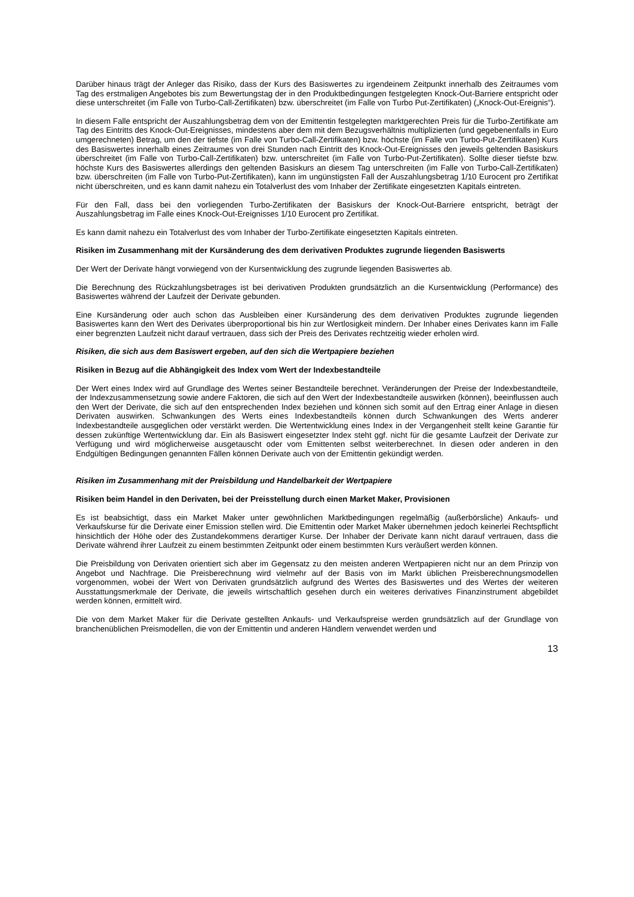Darüber hinaus trägt der Anleger das Risiko, dass der Kurs des Basiswertes zu irgendeinem Zeitpunkt innerhalb des Zeitraumes vom Tag des erstmaligen Angebotes bis zum Bewertungstag der in den Produktbedingungen festgelegten Knock-Out-Barriere entspricht oder diese unterschreitet (im Falle von Turbo-Call-Zertifikaten) bzw. überschreitet (im Falle von Turbo Put-Zertifikaten) („Knock-Out-Ereignis“).
In diesem Falle entspricht der Auszahlungsbetrag dem von der Emittentin festgelegten marktgerechten Preis für die Turbo-Zertifikate am Tag des Eintritts des Knock-Out-Ereignisses, mindestens aber dem mit dem Bezugsverhältnis multiplizierten (und gegebenenfalls in Euro umgerechneten) Betrag, um den der tiefste (im Falle von Turbo-Call-Zertifikaten) bzw. höchste (im Falle von Turbo-Put-Zertifikaten) Kurs des Basiswertes innerhalb eines Zeitraumes von drei Stunden nach Eintritt des Knock-Out-Ereignisses den jeweils geltenden Basiskurs überschreitet (im Falle von Turbo-Call-Zertifikaten) bzw. unterschreitet (im Falle von Turbo-Put-Zertifikaten). Sollte dieser tiefste bzw. höchste Kurs des Basiswertes allerdings den geltenden Basiskurs an diesem Tag unterschreiten (im Falle von Turbo-Call-Zertifikaten) bzw. überschreiten (im Falle von Turbo-Put-Zertifikaten), kann im ungünstigsten Fall der Auszahlungsbetrag 1/10 Eurocent pro Zertifikat nicht überschreiten, und es kann damit nahezu ein Totalverlust des vom Inhaber der Zertifikate eingesetzten Kapitals eintreten.
Für den Fall, dass bei den vorliegenden Turbo-Zertifikaten der Basiskurs der Knock-Out-Barriere entspricht, beträgt der Auszahlungsbetrag im Falle eines Knock-Out-Ereignisses 1/10 Eurocent pro Zertifikat.
Es kann damit nahezu ein Totalverlust des vom Inhaber der Turbo-Zertifikate eingesetzten Kapitals eintreten.
Risiken im Zusammenhang mit der Kursänderung des dem derivativen Produktes zugrunde liegenden Basiswerts
Der Wert der Derivate hängt vorwiegend von der Kursentwicklung des zugrunde liegenden Basiswertes ab.
Die Berechnung des Rückzahlungsbetrages ist bei derivativen Produkten grundsätzlich an die Kursentwicklung (Performance) des Basiswertes während der Laufzeit der Derivate gebunden.
Eine Kursänderung oder auch schon das Ausbleiben einer Kursänderung des dem derivativen Produktes zugrunde liegenden Basiswertes kann den Wert des Derivates überproportional bis hin zur Wertlosigkeit mindern. Der Inhaber eines Derivates kann im Falle einer begrenzten Laufzeit nicht darauf vertrauen, dass sich der Preis des Derivates rechtzeitig wieder erholen wird.
Risiken, die sich aus dem Basiswert ergeben, auf den sich die Wertpapiere beziehen
Risiken in Bezug auf die Abhängigkeit des Index vom Wert der Indexbestandteile
Der Wert eines Index wird auf Grundlage des Wertes seiner Bestandteile berechnet. Veränderungen der Preise der Indexbestandteile, der Indexzusammensetzung sowie andere Faktoren, die sich auf den Wert der Indexbestandteile auswirken (können), beeinflussen auch den Wert der Derivate, die sich auf den entsprechenden Index beziehen und können sich somit auf den Ertrag einer Anlage in diesen Derivaten auswirken. Schwankungen des Werts eines Indexbestandteils können durch Schwankungen des Werts anderer Indexbestandteile ausgeglichen oder verstärkt werden. Die Wertentwicklung eines Index in der Vergangenheit stellt keine Garantie für dessen zukünftige Wertentwicklung dar. Ein als Basiswert eingesetzter Index steht ggf. nicht für die gesamte Laufzeit der Derivate zur Verfügung und wird möglicherweise ausgetauscht oder vom Emittenten selbst weiterberechnet. In diesen oder anderen in den Endgültigen Bedingungen genannten Fällen können Derivate auch von der Emittentin gekündigt werden.
Risiken im Zusammenhang mit der Preisbildung und Handelbarkeit der Wertpapiere
Risiken beim Handel in den Derivaten, bei der Preisstellung durch einen Market Maker, Provisionen
Es ist beabsichtigt, dass ein Market Maker unter gewöhnlichen Marktbedingungen regelmäßig (außerbörsliche) Ankaufs- und Verkaufskurse für die Derivate einer Emission stellen wird. Die Emittentin oder Market Maker übernehmen jedoch keinerlei Rechtspflicht hinsichtlich der Höhe oder des Zustandekommens derartiger Kurse. Der Inhaber der Derivate kann nicht darauf vertrauen, dass die Derivate während ihrer Laufzeit zu einem bestimmten Zeitpunkt oder einem bestimmten Kurs veräußert werden können.
Die Preisbildung von Derivaten orientiert sich aber im Gegensatz zu den meisten anderen Wertpapieren nicht nur an dem Prinzip von Angebot und Nachfrage. Die Preisberechnung wird vielmehr auf der Basis von im Markt üblichen Preisberechnungsmodellen vorgenommen, wobei der Wert von Derivaten grundsätzlich aufgrund des Wertes des Basiswertes und des Wertes der weiteren Ausstattungsmerkmale der Derivate, die jeweils wirtschaftlich gesehen durch ein weiteres derivatives Finanzinstrument abgebildet werden können, ermittelt wird.
Die von dem Market Maker für die Derivate gestellten Ankaufs- und Verkaufspreise werden grundsätzlich auf der Grundlage von branchenüblichen Preismodellen, die von der Emittentin und anderen Händlern verwendet werden und
13